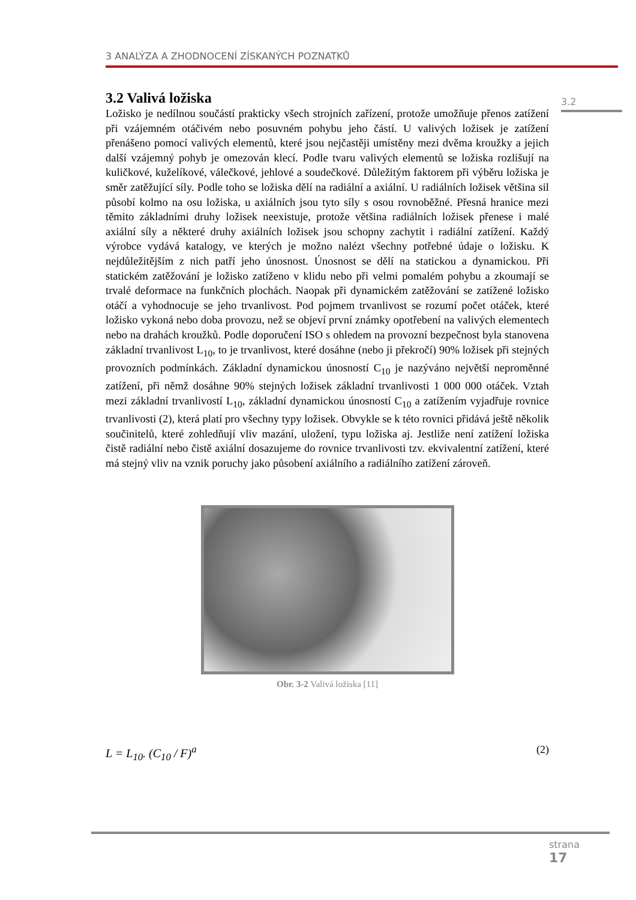3 ANALÝZA A ZHODNOCENÍ ZÍSKANÝCH POZNATKŮ
3.2
3.2 Valivá ložiska
Ložisko je nedílnou součástí prakticky všech strojních zařízení, protože umožňuje přenos zatížení při vzájemném otáčivém nebo posuvném pohybu jeho částí. U valivých ložisek je zatížení přenášeno pomocí valivých elementů, které jsou nejčastěji umístěny mezi dvěma kroužky a jejich další vzájemný pohyb je omezován klecí. Podle tvaru valivých elementů se ložiska rozlišují na kuličkové, kuželíkové, válečkové, jehlové a soudečkové. Důležitým faktorem při výběru ložiska je směr zatěžující síly. Podle toho se ložiska dělí na radiální a axiální. U radiálních ložisek většina sil působí kolmo na osu ložiska, u axiálních jsou tyto síly s osou rovnoběžné. Přesná hranice mezi těmito základními druhy ložisek neexistuje, protože většina radiálních ložisek přenese i malé axiální síly a některé druhy axiálních ložisek jsou schopny zachytit i radiální zatížení. Každý výrobce vydává katalogy, ve kterých je možno nalézt všechny potřebné údaje o ložisku. K nejdůležitějším z nich patří jeho únosnost. Únosnost se dělí na statickou a dynamickou. Při statickém zatěžování je ložisko zatíženo v klidu nebo při velmi pomalém pohybu a zkoumají se trvalé deformace na funkčních plochách. Naopak při dynamickém zatěžování se zatížené ložisko otáčí a vyhodnocuje se jeho trvanlivost. Pod pojmem trvanlivost se rozumí počet otáček, které ložisko vykoná nebo doba provozu, než se objeví první známky opotřebení na valivých elementech nebo na drahách kroužků. Podle doporučení ISO s ohledem na provozní bezpečnost byla stanovena základní trvanlivost L<sub>10</sub>, to je trvanlivost, které dosáhne (nebo ji překročí) 90% ložisek při stejných provozních podmínkách. Základní dynamickou únosností C<sub>10</sub> je nazýváno největší neproměnné zatížení, při němž dosáhne 90% stejných ložisek základní trvanlivosti 1 000 000 otáček. Vztah mezi základní trvanlivostí L<sub>10</sub>, základní dynamickou únosností C<sub>10</sub> a zatížením vyjadřuje rovnice trvanlivosti (2), která platí pro všechny typy ložisek. Obvykle se k této rovnici přidává ještě několik součinitelů, které zohledňují vliv mazání, uložení, typu ložiska aj. Jestliže není zatížení ložiska čistě radiální nebo čistě axiální dosazujeme do rovnice trvanlivosti tzv. ekvivalentní zatížení, které má stejný vliv na vznik poruchy jako působení axiálního a radiálního zatížení zároveň.
Obr. 3-2 Valivá ložiska [11]
L = L<sub>10</sub>. (C<sub>10</sub> / F)<sup>a</sup> (2)
strana
17